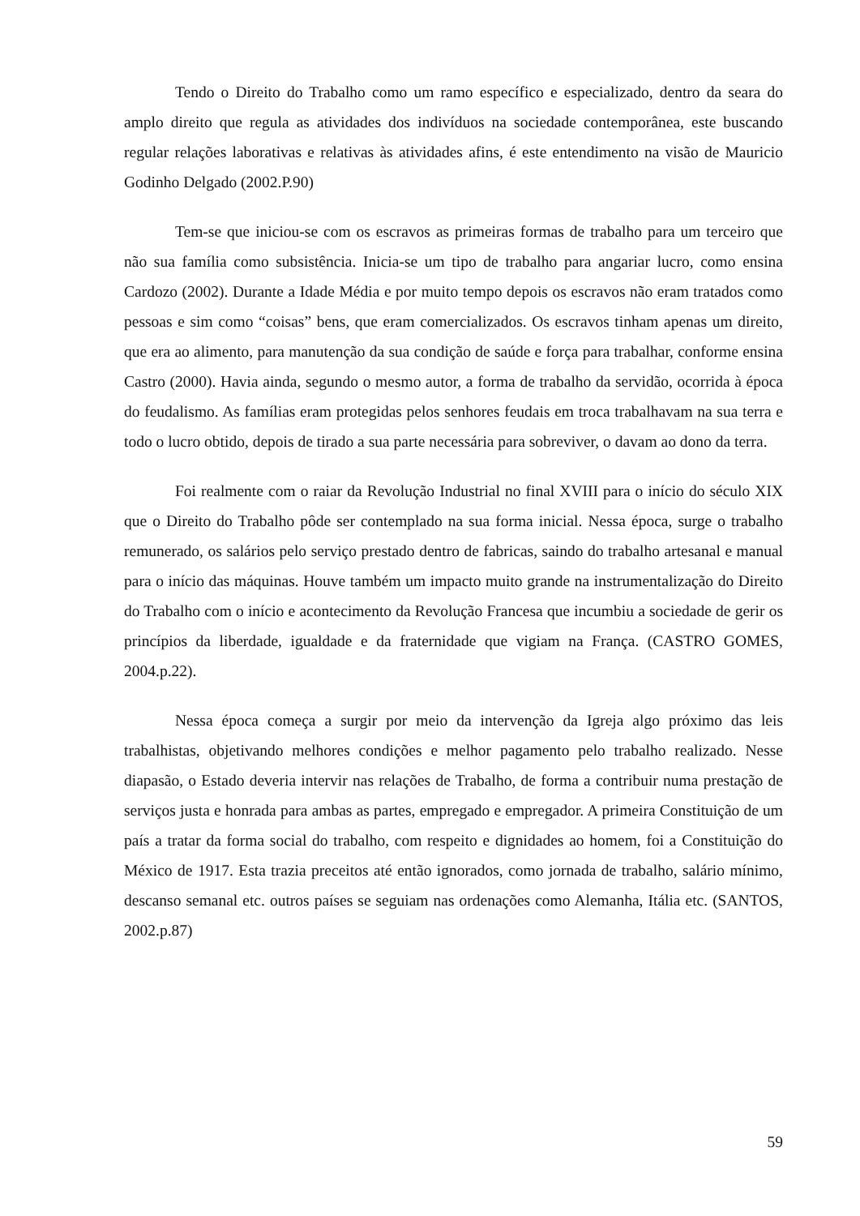Tendo o Direito do Trabalho como um ramo específico e especializado, dentro da seara do amplo direito que regula as atividades dos indivíduos na sociedade contemporânea, este buscando regular relações laborativas e relativas às atividades afins, é este entendimento na visão de Mauricio Godinho Delgado (2002.P.90)
Tem-se que iniciou-se com os escravos as primeiras formas de trabalho para um terceiro que não sua família como subsistência. Inicia-se um tipo de trabalho para angariar lucro, como ensina Cardozo (2002). Durante a Idade Média e por muito tempo depois os escravos não eram tratados como pessoas e sim como “coisas” bens, que eram comercializados. Os escravos tinham apenas um direito, que era ao alimento, para manutenção da sua condição de saúde e força para trabalhar, conforme ensina Castro (2000). Havia ainda, segundo o mesmo autor, a forma de trabalho da servidão, ocorrida à época do feudalismo. As famílias eram protegidas pelos senhores feudais em troca trabalhavam na sua terra e todo o lucro obtido, depois de tirado a sua parte necessária para sobreviver, o davam ao dono da terra.
Foi realmente com o raiar da Revolução Industrial no final XVIII para o início do século XIX que o Direito do Trabalho pôde ser contemplado na sua forma inicial. Nessa época, surge o trabalho remunerado, os salários pelo serviço prestado dentro de fabricas, saindo do trabalho artesanal e manual para o início das máquinas. Houve também um impacto muito grande na instrumentalização do Direito do Trabalho com o início e acontecimento da Revolução Francesa que incumbiu a sociedade de gerir os princípios da liberdade, igualdade e da fraternidade que vigiam na França. (CASTRO GOMES, 2004.p.22).
Nessa época começa a surgir por meio da intervenção da Igreja algo próximo das leis trabalhistas, objetivando melhores condições e melhor pagamento pelo trabalho realizado. Nesse diapasão, o Estado deveria intervir nas relações de Trabalho, de forma a contribuir numa prestação de serviços justa e honrada para ambas as partes, empregado e empregador. A primeira Constituição de um país a tratar da forma social do trabalho, com respeito e dignidades ao homem, foi a Constituição do México de 1917. Esta trazia preceitos até então ignorados, como jornada de trabalho, salário mínimo, descanso semanal etc. outros países se seguiam nas ordenações como Alemanha, Itália etc. (SANTOS, 2002.p.87)
59